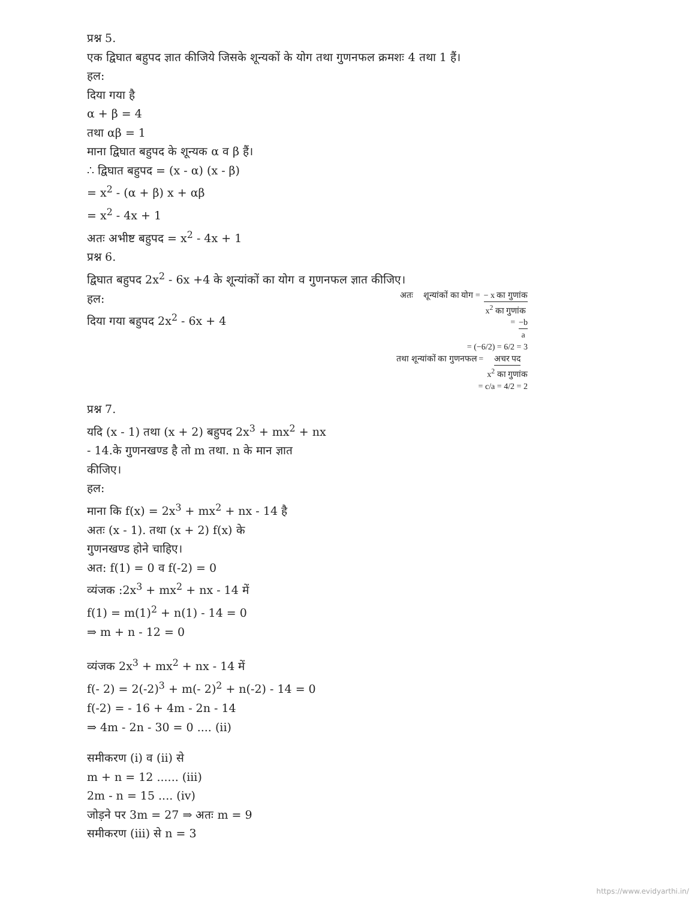प्रश्न 5.
एक द्विघात बहुपद ज्ञात कीजिये जिसके शून्यकों के योग तथा गुणनफल क्रमशः 4 तथा 1 हैं।
हल:
दिया गया है
α + β = 4
तथा αβ = 1
माना द्विघात बहुपद के शून्यक α व β हैं।
∴ द्विघात बहुपद = (x - α) (x - β)
= x<sup>2</sup> - (α + β) x + αβ
= x<sup>2</sup> - 4x + 1
अतः अभीष्ट बहुपद = x<sup>2</sup> - 4x + 1
प्रश्न 6.
द्विघात बहुपद 2x<sup>2</sup> - 6x +4 के शून्यांकों का योग व गुणनफल ज्ञात कीजिए।
हल:
दिया गया बहुपद 2x<sup>2</sup> - 6x + 4
प्रश्न 7.
यदि (x - 1) तथा (x + 2) बहुपद 2x<sup>3</sup> + mx<sup>2</sup> + nx - 14.के गुणनखण्ड है तो m तथा. n के मान ज्ञात कीजिए।
अतः शून्यांकों का योग = − x का गुणांक x<sup>2</sup> का गुणांक
= −b a
= (−6/2) = 6/2 = 3
तथा शून्यांकों का गुणनफल = अचर पद x<sup>2</sup> का गुणांक
= c/a = 4/2 = 2
हल:
माना कि f(x) = 2x<sup>3</sup> + mx<sup>2</sup> + nx - 14 है
अतः (x - 1). तथा (x + 2) f(x) के
गुणनखण्ड होने चाहिए।
अत: f(1) = 0 व f(-2) = 0
व्यंजक :2x<sup>3</sup> + mx<sup>2</sup> + nx - 14 में
f(1) = m(1)<sup>2</sup> + n(1) - 14 = 0
⇒ m + n - 12 = 0
व्यंजक 2x<sup>3</sup> + mx<sup>2</sup> + nx - 14 में
f(- 2) = 2(-2)<sup>3</sup> + m(- 2)<sup>2</sup> + n(-2) - 14 = 0
f(-2) = - 16 + 4m - 2n - 14
⇒ 4m - 2n - 30 = 0 .... (ii)
समीकरण (i) व (ii) से
m + n = 12 ...... (iii)
2m - n = 15 .... (iv)
जोड़ने पर 3m = 27 ⇒ अतः m = 9
समीकरण (iii) से n = 3
https://www.evidyarthi.in/